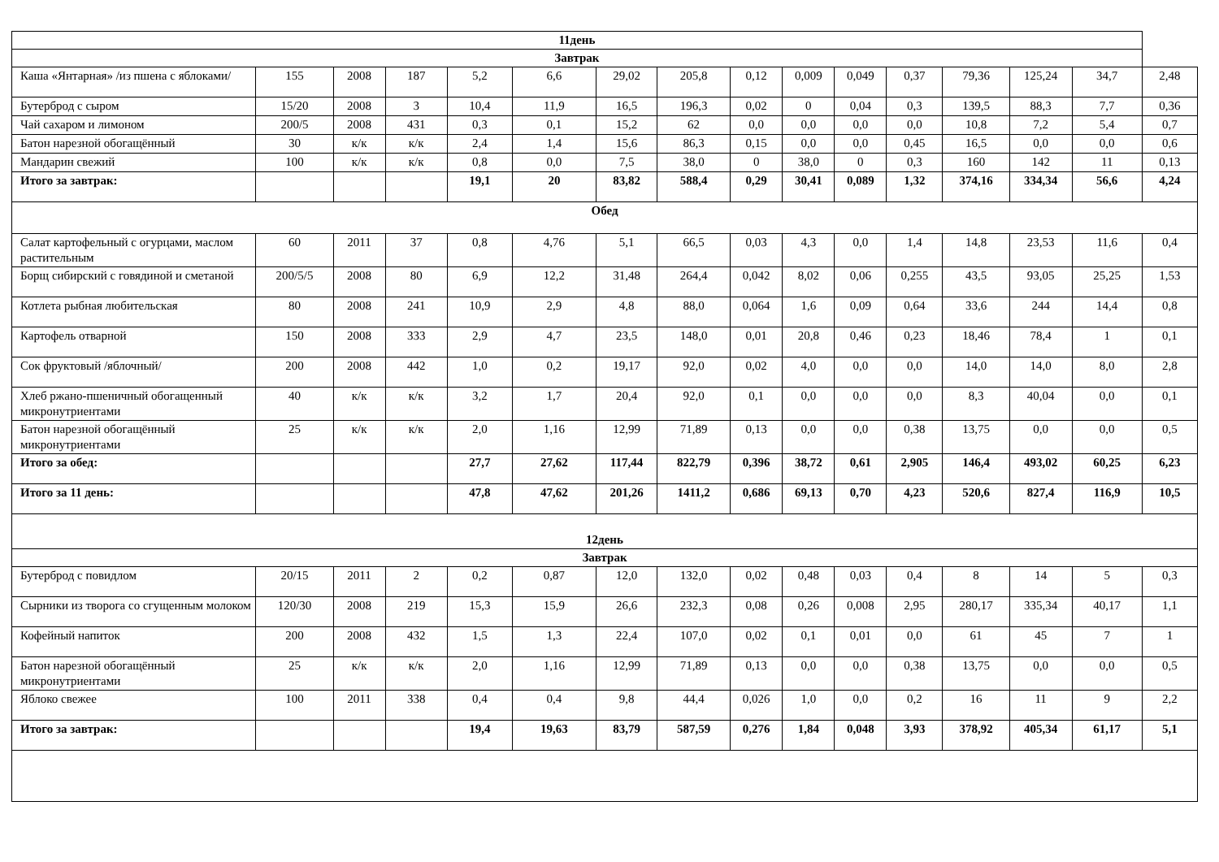| 11день | | | | | | | | | | | | | | | |
| Завтрак | | | | | | | | | | | | | | | |
| Каша «Янтарная» /из пшена с яблоками/ | 155 | 2008 | 187 | 5,2 | 6,6 | 29,02 | 205,8 | 0,12 | 0,009 | 0,049 | 0,37 | 79,36 | 125,24 | 34,7 | 2,48 |
| Бутерброд с сыром | 15/20 | 2008 | 3 | 10,4 | 11,9 | 16,5 | 196,3 | 0,02 | 0 | 0,04 | 0,3 | 139,5 | 88,3 | 7,7 | 0,36 |
| Чай сахаром и лимоном | 200/5 | 2008 | 431 | 0,3 | 0,1 | 15,2 | 62 | 0,0 | 0,0 | 0,0 | 0,0 | 10,8 | 7,2 | 5,4 | 0,7 |
| Батон нарезной обогащённый | 30 | к/к | к/к | 2,4 | 1,4 | 15,6 | 86,3 | 0,15 | 0,0 | 0,0 | 0,45 | 16,5 | 0,0 | 0,0 | 0,6 |
| Мандарин свежий | 100 | к/к | к/к | 0,8 | 0,0 | 7,5 | 38,0 | 0 | 38,0 | 0 | 0,3 | 160 | 142 | 11 | 0,13 |
| Итого за завтрак: | | | | 19,1 | 20 | 83,82 | 588,4 | 0,29 | 30,41 | 0,089 | 1,32 | 374,16 | 334,34 | 56,6 | 4,24 |
| Обед | | | | | | | | | | | | | | | |
| Салат картофельный с огурцами, маслом растительным | 60 | 2011 | 37 | 0,8 | 4,76 | 5,1 | 66,5 | 0,03 | 4,3 | 0,0 | 1,4 | 14,8 | 23,53 | 11,6 | 0,4 |
| Борщ сибирский с говядиной и сметаной | 200/5/5 | 2008 | 80 | 6,9 | 12,2 | 31,48 | 264,4 | 0,042 | 8,02 | 0,06 | 0,255 | 43,5 | 93,05 | 25,25 | 1,53 |
| Котлета рыбная любительская | 80 | 2008 | 241 | 10,9 | 2,9 | 4,8 | 88,0 | 0,064 | 1,6 | 0,09 | 0,64 | 33,6 | 244 | 14,4 | 0,8 |
| Картофель отварной | 150 | 2008 | 333 | 2,9 | 4,7 | 23,5 | 148,0 | 0,01 | 20,8 | 0,46 | 0,23 | 18,46 | 78,4 | 1 | 0,1 |
| Сок фруктовый /яблочный/ | 200 | 2008 | 442 | 1,0 | 0,2 | 19,17 | 92,0 | 0,02 | 4,0 | 0,0 | 0,0 | 14,0 | 14,0 | 8,0 | 2,8 |
| Хлеб ржано-пшеничный обогащенный микронутриентами | 40 | к/к | к/к | 3,2 | 1,7 | 20,4 | 92,0 | 0,1 | 0,0 | 0,0 | 0,0 | 8,3 | 40,04 | 0,0 | 0,1 |
| Батон нарезной обогащённый микронутриентами | 25 | к/к | к/к | 2,0 | 1,16 | 12,99 | 71,89 | 0,13 | 0,0 | 0,0 | 0,38 | 13,75 | 0,0 | 0,0 | 0,5 |
| Итого за обед: | | | | 27,7 | 27,62 | 117,44 | 822,79 | 0,396 | 38,72 | 0,61 | 2,905 | 146,4 | 493,02 | 60,25 | 6,23 |
| Итого за 11 день: | | | | 47,8 | 47,62 | 201,26 | 1411,2 | 0,686 | 69,13 | 0,70 | 4,23 | 520,6 | 827,4 | 116,9 | 10,5 |
| 12день | | | | | | | | | | | | | | | |
| Завтрак | | | | | | | | | | | | | | | |
| Бутерброд с повидлом | 20/15 | 2011 | 2 | 0,2 | 0,87 | 12,0 | 132,0 | 0,02 | 0,48 | 0,03 | 0,4 | 8 | 14 | 5 | 0,3 |
| Сырники из творога со сгущенным молоком | 120/30 | 2008 | 219 | 15,3 | 15,9 | 26,6 | 232,3 | 0,08 | 0,26 | 0,008 | 2,95 | 280,17 | 335,34 | 40,17 | 1,1 |
| Кофейный напиток | 200 | 2008 | 432 | 1,5 | 1,3 | 22,4 | 107,0 | 0,02 | 0,1 | 0,01 | 0,0 | 61 | 45 | 7 | 1 |
| Батон нарезной обогащённый микронутриентами | 25 | к/к | к/к | 2,0 | 1,16 | 12,99 | 71,89 | 0,13 | 0,0 | 0,0 | 0,38 | 13,75 | 0,0 | 0,0 | 0,5 |
| Яблоко свежее | 100 | 2011 | 338 | 0,4 | 0,4 | 9,8 | 44,4 | 0,026 | 1,0 | 0,0 | 0,2 | 16 | 11 | 9 | 2,2 |
| Итого за завтрак: | | | | 19,4 | 19,63 | 83,79 | 587,59 | 0,276 | 1,84 | 0,048 | 3,93 | 378,92 | 405,34 | 61,17 | 5,1 |